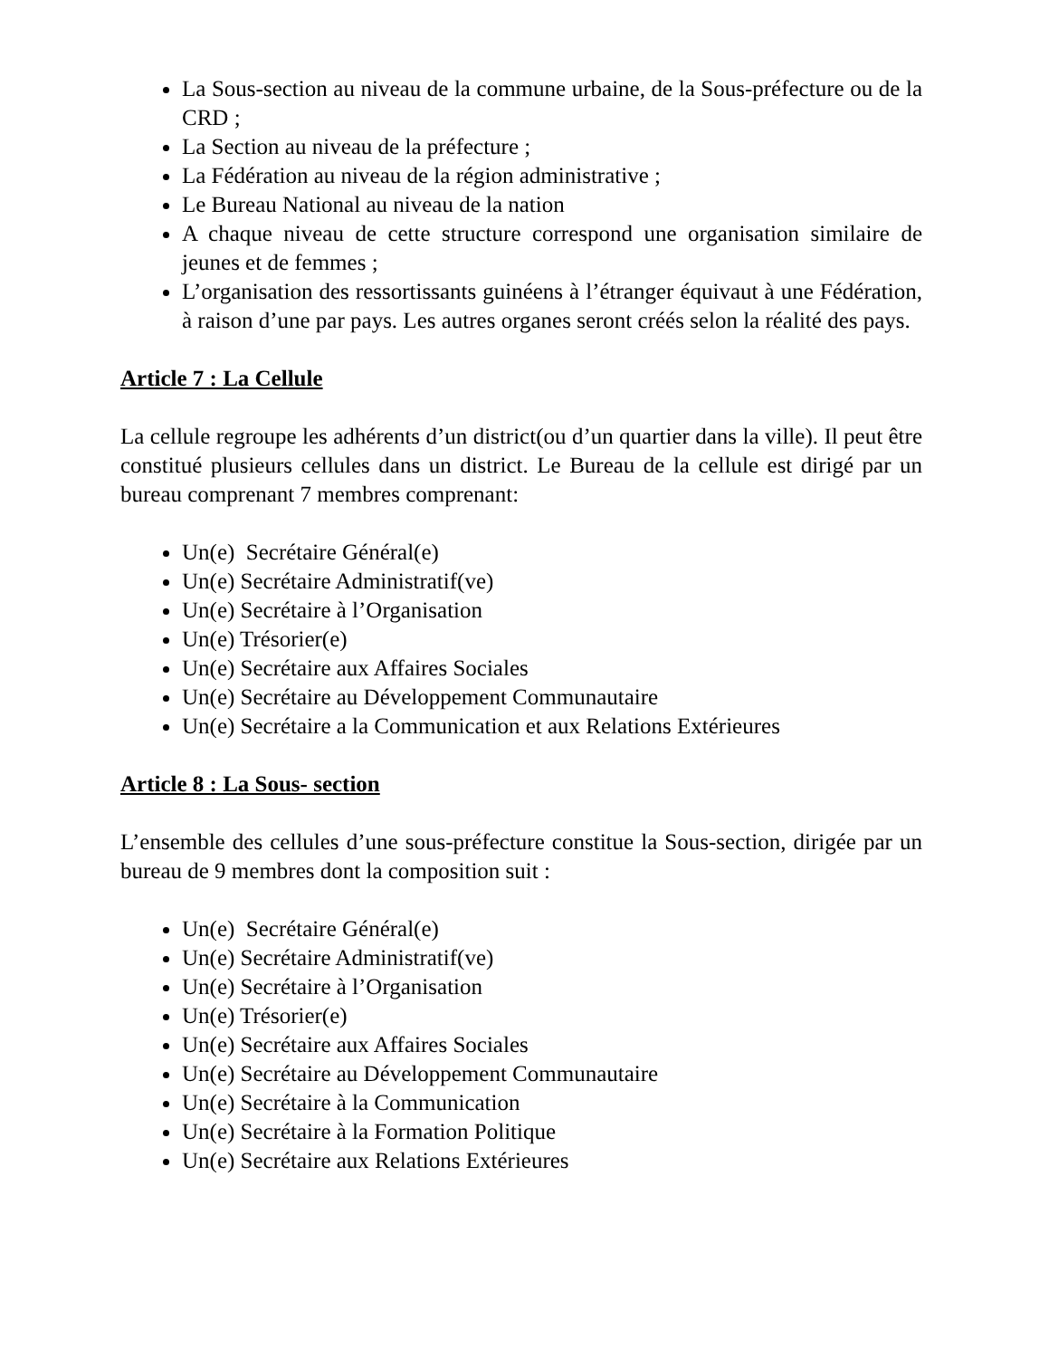La Sous-section au niveau de la commune urbaine, de la Sous-préfecture ou de la CRD ;
La Section au niveau de la préfecture ;
La Fédération au niveau de la région administrative ;
Le Bureau National au niveau de la nation
A chaque niveau de cette structure correspond une organisation similaire de jeunes et de femmes ;
L’organisation des ressortissants guinéens à l’étranger équivaut à une Fédération, à raison d’une par pays. Les autres organes seront créés selon la réalité des pays.
Article 7 : La Cellule
La cellule regroupe les adhérents d’un district(ou d’un quartier dans la ville). Il peut être constitué plusieurs cellules dans un district. Le Bureau de la cellule est dirigé par un bureau comprenant 7 membres comprenant:
Un(e) Secrétaire Général(e)
Un(e) Secrétaire Administratif(ve)
Un(e) Secrétaire à l’Organisation
Un(e) Trésorier(e)
Un(e) Secrétaire aux Affaires Sociales
Un(e) Secrétaire au Développement Communautaire
Un(e) Secrétaire a la Communication et aux Relations Extérieures
Article 8 : La Sous- section
L’ensemble des cellules d’une sous-préfecture constitue la Sous-section, dirigée par un bureau de 9 membres dont la composition suit :
Un(e) Secrétaire Général(e)
Un(e) Secrétaire Administratif(ve)
Un(e) Secrétaire à l’Organisation
Un(e) Trésorier(e)
Un(e) Secrétaire aux Affaires Sociales
Un(e) Secrétaire au Développement Communautaire
Un(e) Secrétaire à la Communication
Un(e) Secrétaire à la Formation Politique
Un(e) Secrétaire aux Relations Extérieures